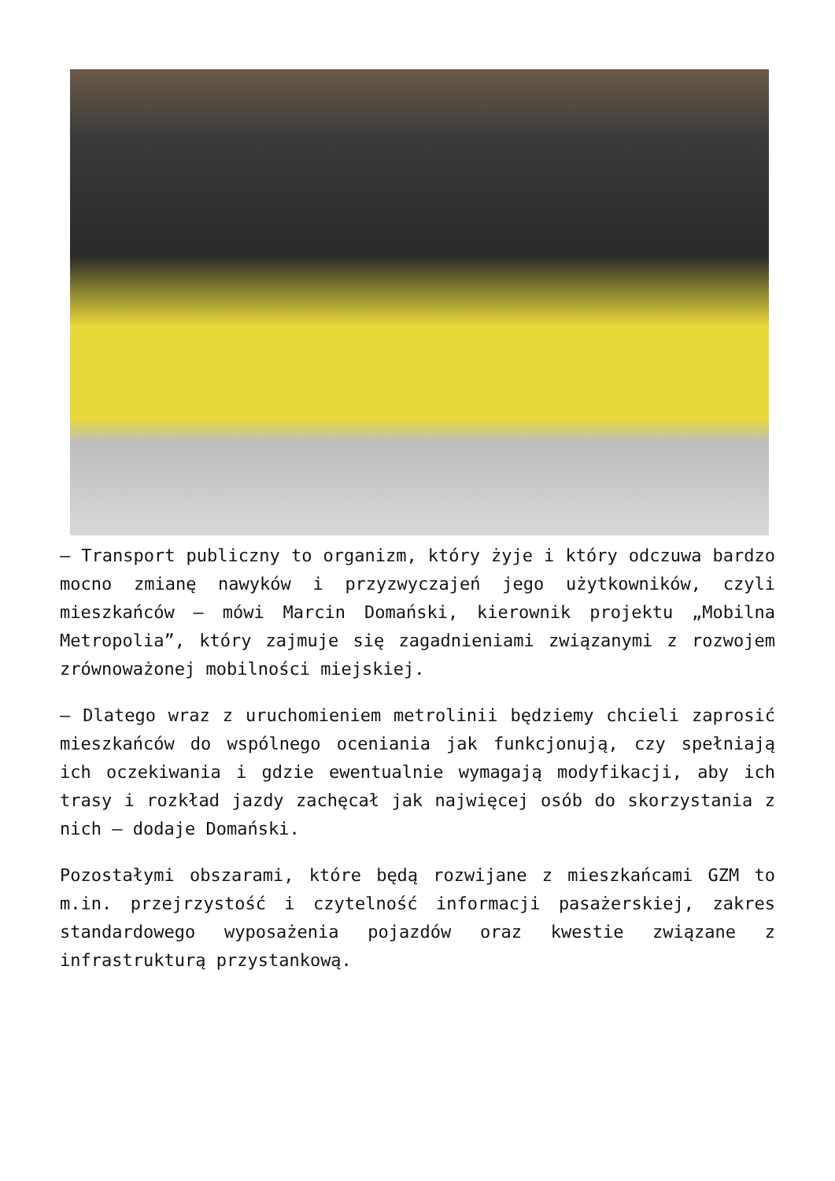– Transport publiczny to organizm, który żyje i który odczuwa bardzo mocno zmianę nawyków i przyzwyczajeń jego użytkowników, czyli mieszkańców – mówi Marcin Domański, kierownik projektu „Mobilna Metropolia”, który zajmuje się zagadnieniami związanymi z rozwojem zrównoważonej mobilności miejskiej.
– Dlatego wraz z uruchomieniem metrolinii będziemy chcieli zaprosić mieszkańców do wspólnego oceniania jak funkcjonują, czy spełniają ich oczekiwania i gdzie ewentualnie wymagają modyfikacji, aby ich trasy i rozkład jazdy zachęcał jak najwięcej osób do skorzystania z nich – dodaje Domański.
Pozostałymi obszarami, które będą rozwijane z mieszkańcami GZM to m.in. przejrzystość i czytelność informacji pasażerskiej, zakres standardowego wyposażenia pojazdów oraz kwestie związane z infrastrukturą przystankową.